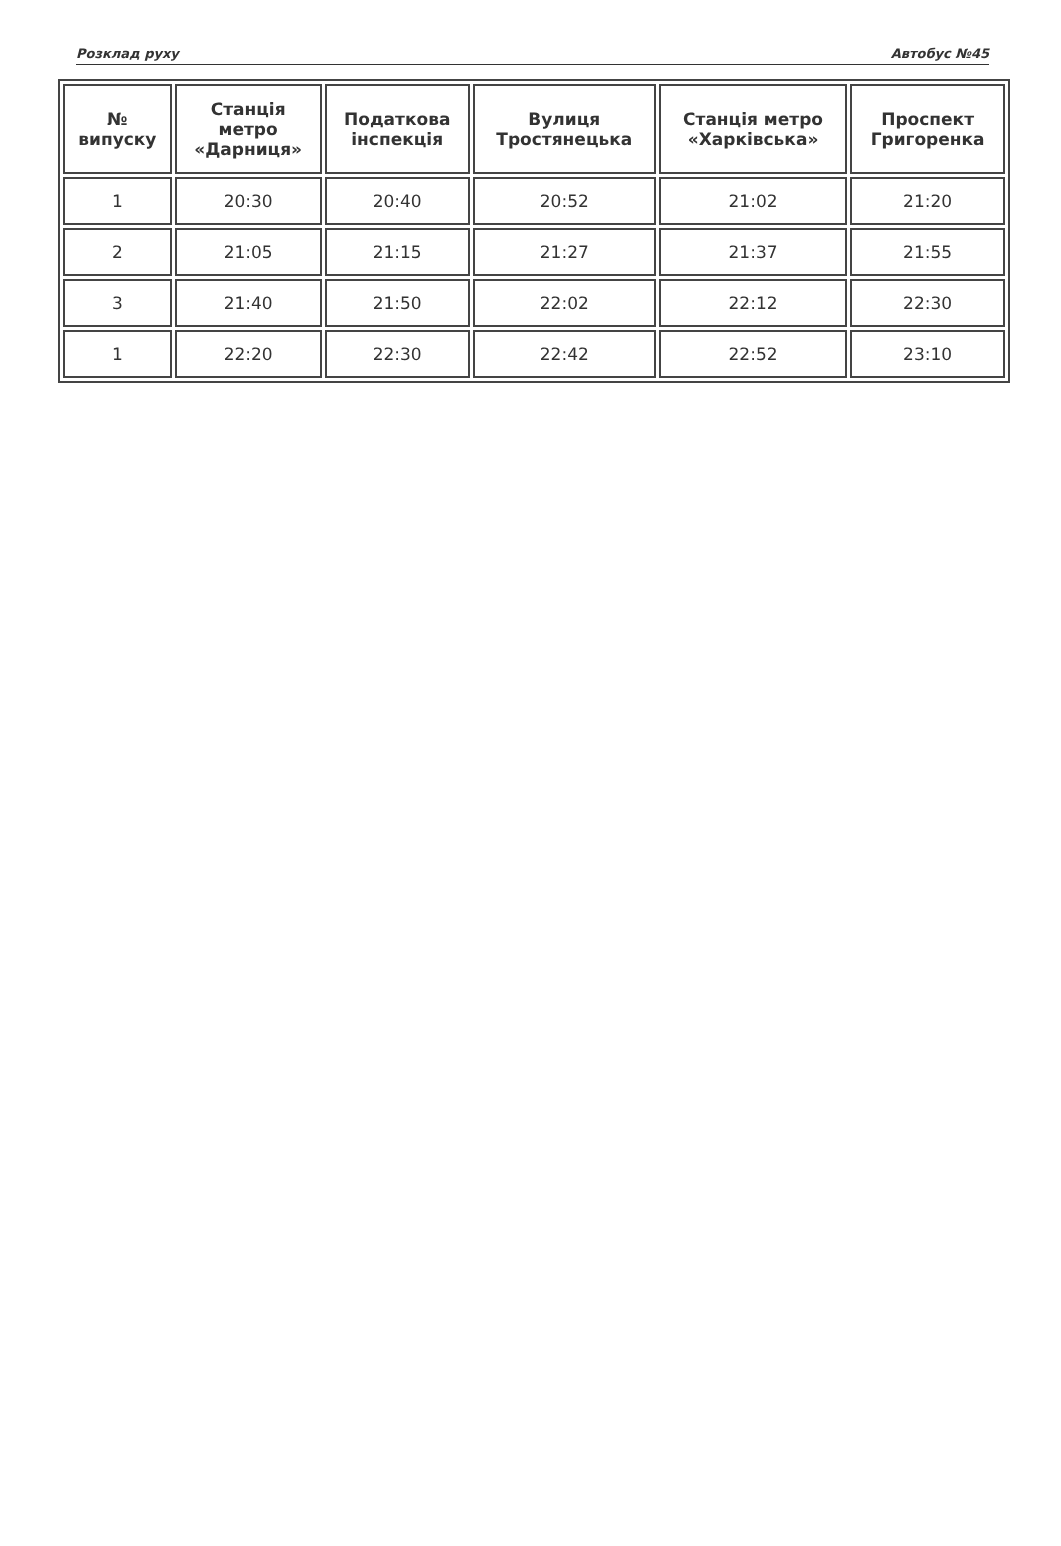Розклад руху Автобус №45
| № випуску | Станція метро «Дарниця» | Податкова інспекція | Вулиця Тростянецька | Станція метро «Харківська» | Проспект Григоренка |
| --- | --- | --- | --- | --- | --- |
| 1 | 20:30 | 20:40 | 20:52 | 21:02 | 21:20 |
| 2 | 21:05 | 21:15 | 21:27 | 21:37 | 21:55 |
| 3 | 21:40 | 21:50 | 22:02 | 22:12 | 22:30 |
| 1 | 22:20 | 22:30 | 22:42 | 22:52 | 23:10 |